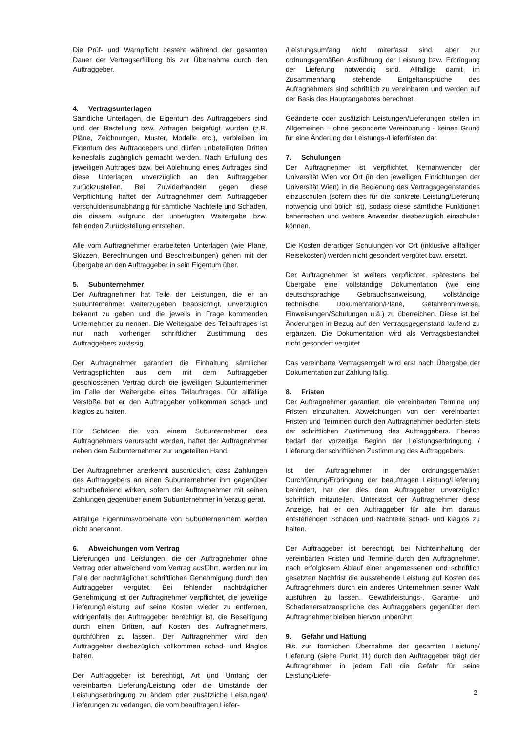Die Prüf- und Warnpflicht besteht während der gesamten Dauer der Vertragserfüllung bis zur Übernahme durch den Auftraggeber.
4. Vertragsunterlagen
Sämtliche Unterlagen, die Eigentum des Auftraggebers sind und der Bestellung bzw. Anfragen beigefügt wurden (z.B. Pläne, Zeichnungen, Muster, Modelle etc.), verbleiben im Eigentum des Auftraggebers und dürfen unbeteiligten Dritten keinesfalls zugänglich gemacht werden. Nach Erfüllung des jeweiligen Auftrages bzw. bei Ablehnung eines Auftrages sind diese Unterlagen unverzüglich an den Auftraggeber zurückzustellen. Bei Zuwiderhandeln gegen diese Verpflichtung haftet der Auftragnehmer dem Auftraggeber verschuldensunabhängig für sämtliche Nachteile und Schäden, die diesem aufgrund der unbefugten Weitergabe bzw. fehlenden Zurückstellung entstehen.
Alle vom Auftragnehmer erarbeiteten Unterlagen (wie Pläne, Skizzen, Berechnungen und Beschreibungen) gehen mit der Übergabe an den Auftraggeber in sein Eigentum über.
5. Subunternehmer
Der Auftragnehmer hat Teile der Leistungen, die er an Subunternehmer weiterzugeben beabsichtigt, unverzüglich bekannt zu geben und die jeweils in Frage kommenden Unternehmer zu nennen. Die Weitergabe des Teilauftrages ist nur nach vorheriger schriftlicher Zustimmung des Auftraggebers zulässig.
Der Auftragnehmer garantiert die Einhaltung sämtlicher Vertragspflichten aus dem mit dem Auftraggeber geschlossenen Vertrag durch die jeweiligen Subunternehmer im Falle der Weitergabe eines Teilauftrages. Für allfällige Verstöße hat er den Auftraggeber vollkommen schad- und klaglos zu halten.
Für Schäden die von einem Subunternehmer des Auftragnehmers verursacht werden, haftet der Auftragnehmer neben dem Subunternehmer zur ungeteilten Hand.
Der Auftragnehmer anerkennt ausdrücklich, dass Zahlungen des Auftraggebers an einen Subunternehmer ihm gegenüber schuldbefreiend wirken, sofern der Auftragnehmer mit seinen Zahlungen gegenüber einem Subunternehmer in Verzug gerät.
Allfällige Eigentumsvorbehalte von Subunternehmern werden nicht anerkannt.
6. Abweichungen vom Vertrag
Lieferungen und Leistungen, die der Auftragnehmer ohne Vertrag oder abweichend vom Vertrag ausführt, werden nur im Falle der nachträglichen schriftlichen Genehmigung durch den Auftraggeber vergütet. Bei fehlender nachträglicher Genehmigung ist der Auftragnehmer verpflichtet, die jeweilige Lieferung/Leistung auf seine Kosten wieder zu entfernen, widrigenfalls der Auftraggeber berechtigt ist, die Beseitigung durch einen Dritten, auf Kosten des Auftragnehmers, durchführen zu lassen. Der Auftragnehmer wird den Auftraggeber diesbezüglich vollkommen schad- und klaglos halten.
Der Auftraggeber ist berechtigt, Art und Umfang der vereinbarten Lieferung/Leistung oder die Umstände der Leistungserbringung zu ändern oder zusätzliche Leistungen/ Lieferungen zu verlangen, die vom beauftragen Liefer-
/Leistungsumfang nicht miterfasst sind, aber zur ordnungsgemäßen Ausführung der Leistung bzw. Erbringung der Lieferung notwendig sind. Allfällige damit im Zusammenhang stehende Entgeltansprüche des Aufragnehmers sind schriftlich zu vereinbaren und werden auf der Basis des Hauptangebotes berechnet.
Geänderte oder zusätzlich Leistungen/Lieferungen stellen im Allgemeinen – ohne gesonderte Vereinbarung - keinen Grund für eine Änderung der Leistungs-/Lieferfristen dar.
7. Schulungen
Der Auftragnehmer ist verpflichtet, Kernanwender der Universität Wien vor Ort (in den jeweiligen Einrichtungen der Universität Wien) in die Bedienung des Vertragsgegenstandes einzuschulen (sofern dies für die konkrete Leistung/Lieferung notwendig und üblich ist), sodass diese sämtliche Funktionen beherrschen und weitere Anwender diesbezüglich einschulen können.
Die Kosten derartiger Schulungen vor Ort (inklusive allfälliger Reisekosten) werden nicht gesondert vergütet bzw. ersetzt.
Der Auftragnehmer ist weiters verpflichtet, spätestens bei Übergabe eine vollständige Dokumentation (wie eine deutschsprachige Gebrauchsanweisung, vollständige technische Dokumentation/Pläne, Gefahrenhinweise, Einweisungen/Schulungen u.ä.) zu überreichen. Diese ist bei Änderungen in Bezug auf den Vertragsgegenstand laufend zu ergänzen. Die Dokumentation wird als Vertragsbestandteil nicht gesondert vergütet.
Das vereinbarte Vertragsentgelt wird erst nach Übergabe der Dokumentation zur Zahlung fällig.
8. Fristen
Der Auftragnehmer garantiert, die vereinbarten Termine und Fristen einzuhalten. Abweichungen von den vereinbarten Fristen und Terminen durch den Auftragnehmer bedürfen stets der schriftlichen Zustimmung des Auftraggebers. Ebenso bedarf der vorzeitige Beginn der Leistungserbringung / Lieferung der schriftlichen Zustimmung des Auftraggebers.
Ist der Auftragnehmer in der ordnungsgemäßen Durchführung/Erbringung der beauftragen Leistung/Lieferung behindert, hat der dies dem Auftraggeber unverzüglich schriftlich mitzuteilen. Unterlässt der Auftragnehmer diese Anzeige, hat er den Auftraggeber für alle ihm daraus entstehenden Schäden und Nachteile schad- und klaglos zu halten.
Der Auftraggeber ist berechtigt, bei Nichteinhaltung der vereinbarten Fristen und Termine durch den Auftragnehmer, nach erfolglosem Ablauf einer angemessenen und schriftlich gesetzten Nachfrist die ausstehende Leistung auf Kosten des Auftragnehmers durch ein anderes Unternehmen seiner Wahl ausführen zu lassen. Gewährleistungs-, Garantie- und Schadenersatzansprüche des Auftraggebers gegenüber dem Auftragnehmer bleiben hiervon unberührt.
9. Gefahr und Haftung
Bis zur förmlichen Übernahme der gesamten Leistung/ Lieferung (siehe Punkt 11) durch den Auftraggeber trägt der Auftragnehmer in jedem Fall die Gefahr für seine Leistung/Liefe-
2